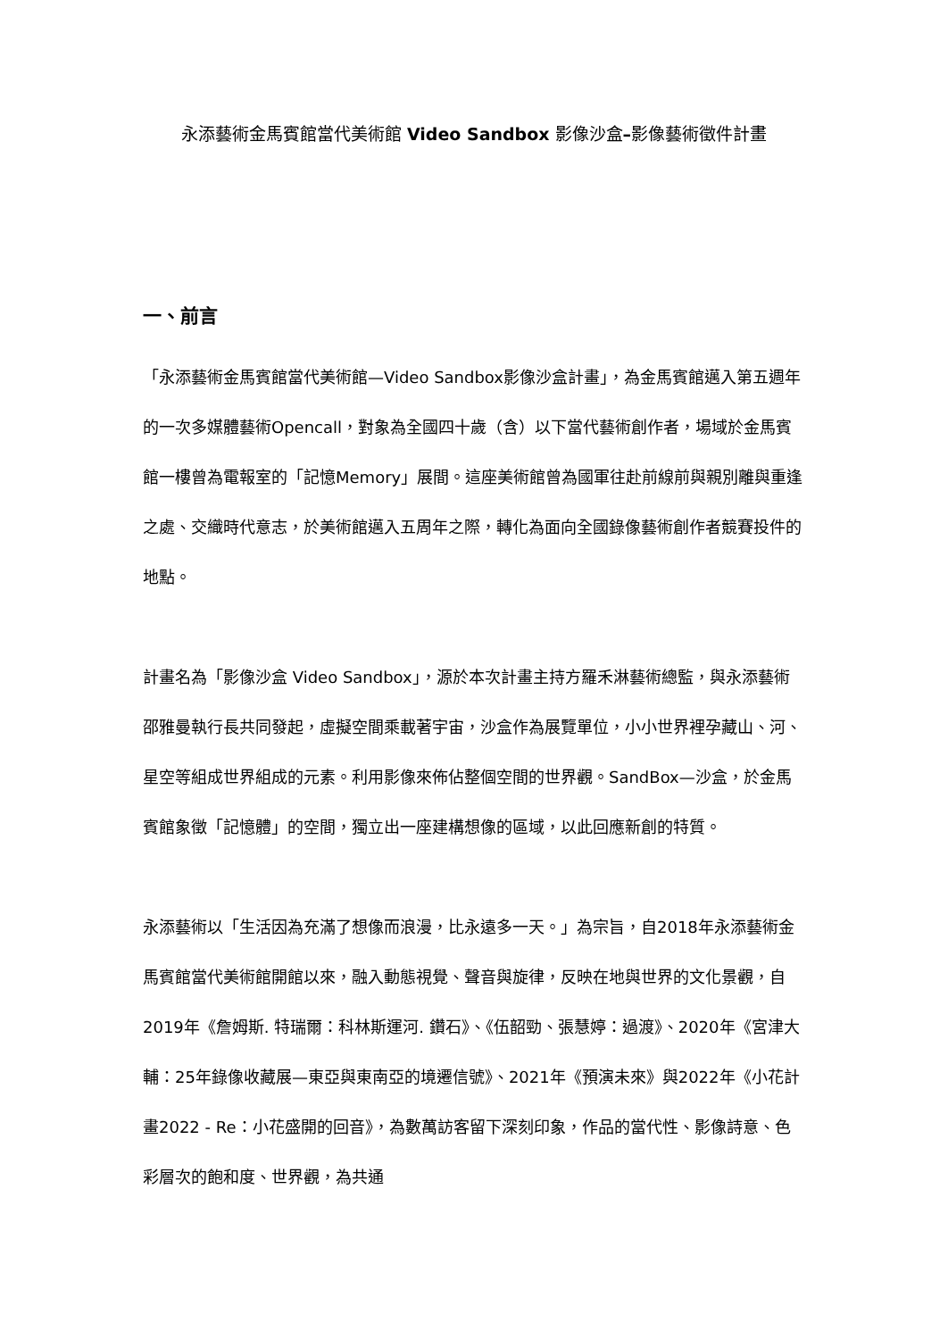永添藝術金馬賓館當代美術館 Video Sandbox 影像沙盒–影像藝術徵件計畫
一、前言
「永添藝術金馬賓館當代美術館—Video Sandbox影像沙盒計畫」，為金馬賓館邁入第五週年的一次多媒體藝術Opencall，對象為全國四十歲（含）以下當代藝術創作者，場域於金馬賓館一樓曾為電報室的「記憶Memory」展間。這座美術館曾為國軍往赴前線前與親別離與重逢之處、交織時代意志，於美術館邁入五周年之際，轉化為面向全國錄像藝術創作者競賽投件的地點。
計畫名為「影像沙盒 Video Sandbox」，源於本次計畫主持方羅禾淋藝術總監，與永添藝術邵雅曼執行長共同發起，虛擬空間乘載著宇宙，沙盒作為展覽單位，小小世界裡孕藏山、河、星空等組成世界組成的元素。利用影像來佈佔整個空間的世界觀。SandBox—沙盒，於金馬賓館象徵「記憶體」的空間，獨立出一座建構想像的區域，以此回應新創的特質。
永添藝術以「生活因為充滿了想像而浪漫，比永遠多一天。」為宗旨，自2018年永添藝術金馬賓館當代美術館開館以來，融入動態視覺、聲音與旋律，反映在地與世界的文化景觀，自2019年《詹姆斯. 特瑞爾：科林斯運河. 鑽石》、《伍韶勁、張慧婷：過渡》、2020年《宮津大輔：25年錄像收藏展—東亞與東南亞的境遷信號》、2021年《預演未來》與2022年《小花計畫2022 - Re：小花盛開的回音》，為數萬訪客留下深刻印象，作品的當代性、影像詩意、色彩層次的飽和度、世界觀，為共通